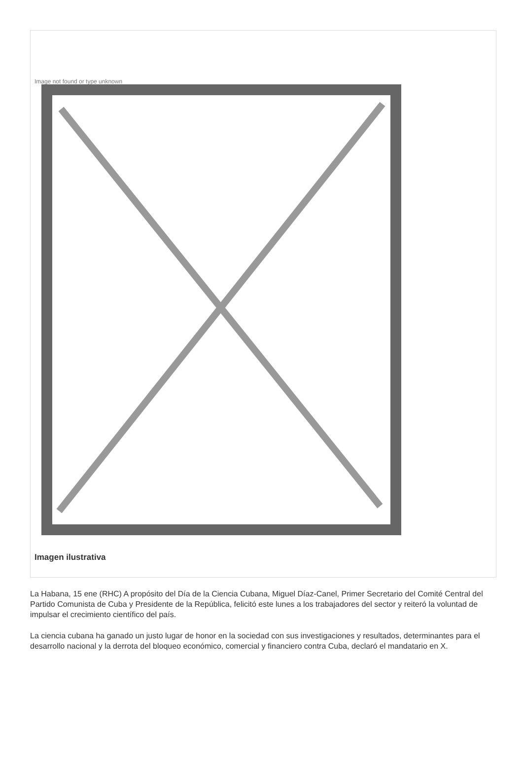Image not found or type unknown
Imagen ilustrativa
La Habana, 15 ene (RHC) A propósito del Día de la Ciencia Cubana, Miguel Díaz-Canel, Primer Secretario del Comité Central del Partido Comunista de Cuba y Presidente de la República, felicitó este lunes a los trabajadores del sector y reiteró la voluntad de impulsar el crecimiento científico del país.
La ciencia cubana ha ganado un justo lugar de honor en la sociedad con sus investigaciones y resultados, determinantes para el desarrollo nacional y la derrota del bloqueo económico, comercial y financiero contra Cuba, declaró el mandatario en X.